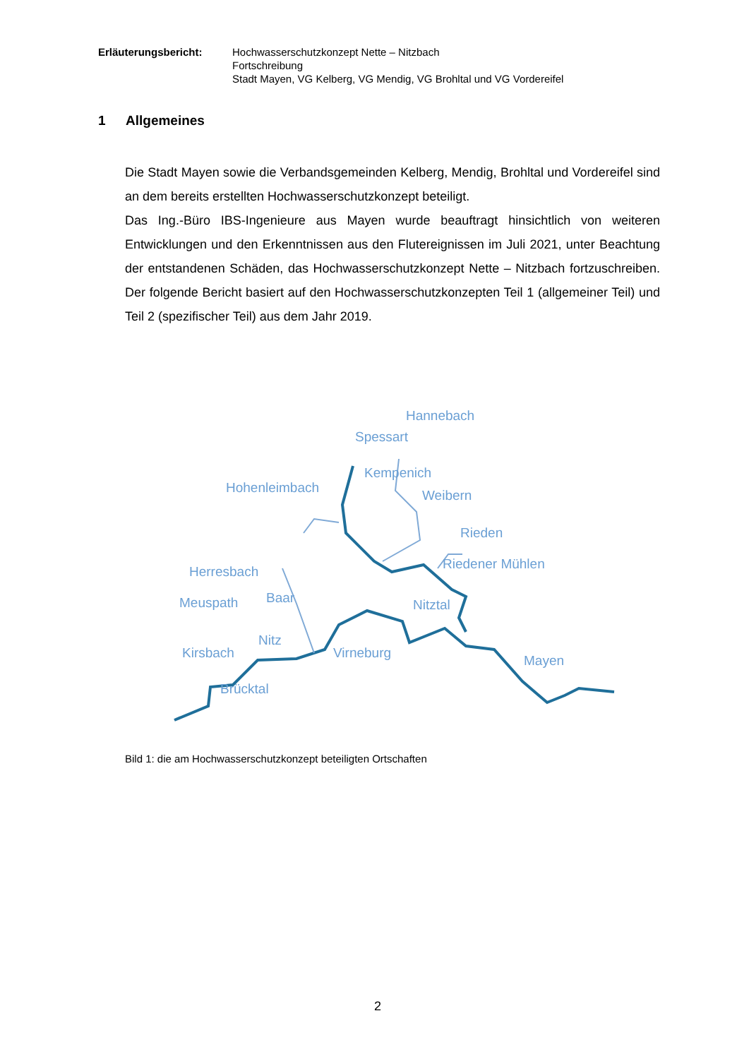Erläuterungsbericht: Hochwasserschutzkonzept Nette – Nitzbach
Fortschreibung
Stadt Mayen, VG Kelberg, VG Mendig, VG Brohltal und VG Vordereifel
1 Allgemeines
Die Stadt Mayen sowie die Verbandsgemeinden Kelberg, Mendig, Brohltal und Vordereifel sind an dem bereits erstellten Hochwasserschutzkonzept beteiligt.
Das Ing.-Büro IBS-Ingenieure aus Mayen wurde beauftragt hinsichtlich von weiteren Entwicklungen und den Erkenntnissen aus den Flutereignissen im Juli 2021, unter Beachtung der entstandenen Schäden, das Hochwasserschutzkonzept Nette – Nitzbach fortzuschreiben. Der folgende Bericht basiert auf den Hochwasserschutzkonzepten Teil 1 (allgemeiner Teil) und Teil 2 (spezifischer Teil) aus dem Jahr 2019.
Hannebach
Spessart
Kempenich
Hohenleimbach
Weibern
Rieden
Riedener Mühlen
Herresbach
Baar
Meuspath
Nitztal
Nitz
Kirsbach
Virneburg
Mayen
Brücktal
Bild 1: die am Hochwasserschutzkonzept beteiligten Ortschaften
2